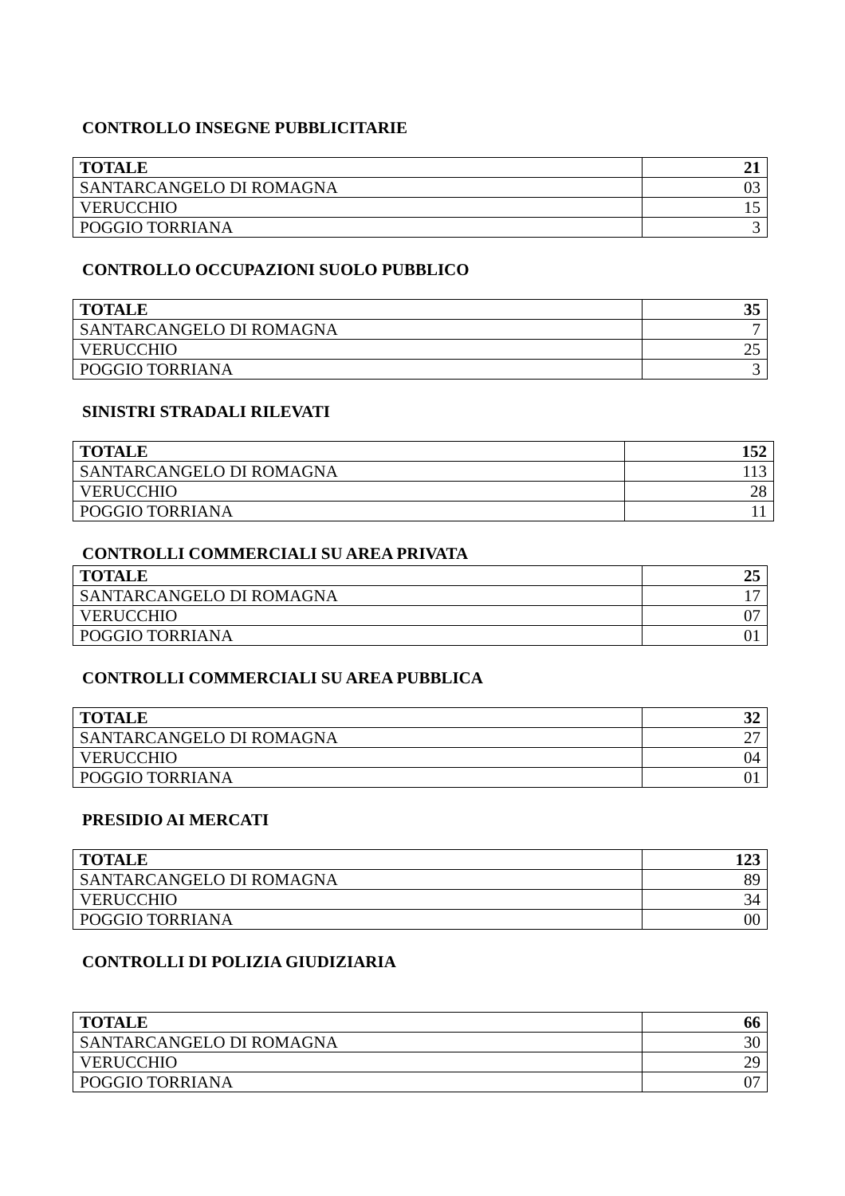CONTROLLO INSEGNE PUBBLICITARIE
| TOTALE | 21 |
| SANTARCANGELO DI ROMAGNA | 03 |
| VERUCCHIO | 15 |
| POGGIO TORRIANA | 3 |
CONTROLLO OCCUPAZIONI SUOLO PUBBLICO
| TOTALE | 35 |
| SANTARCANGELO DI ROMAGNA | 7 |
| VERUCCHIO | 25 |
| POGGIO TORRIANA | 3 |
SINISTRI STRADALI RILEVATI
| TOTALE | 152 |
| SANTARCANGELO DI ROMAGNA | 113 |
| VERUCCHIO | 28 |
| POGGIO TORRIANA | 11 |
CONTROLLI COMMERCIALI SU AREA PRIVATA
| TOTALE | 25 |
| SANTARCANGELO DI ROMAGNA | 17 |
| VERUCCHIO | 07 |
| POGGIO TORRIANA | 01 |
CONTROLLI COMMERCIALI SU AREA PUBBLICA
| TOTALE | 32 |
| SANTARCANGELO DI ROMAGNA | 27 |
| VERUCCHIO | 04 |
| POGGIO TORRIANA | 01 |
PRESIDIO AI MERCATI
| TOTALE | 123 |
| SANTARCANGELO DI ROMAGNA | 89 |
| VERUCCHIO | 34 |
| POGGIO TORRIANA | 00 |
CONTROLLI DI POLIZIA GIUDIZIARIA
| TOTALE | 66 |
| SANTARCANGELO DI ROMAGNA | 30 |
| VERUCCHIO | 29 |
| POGGIO TORRIANA | 07 |